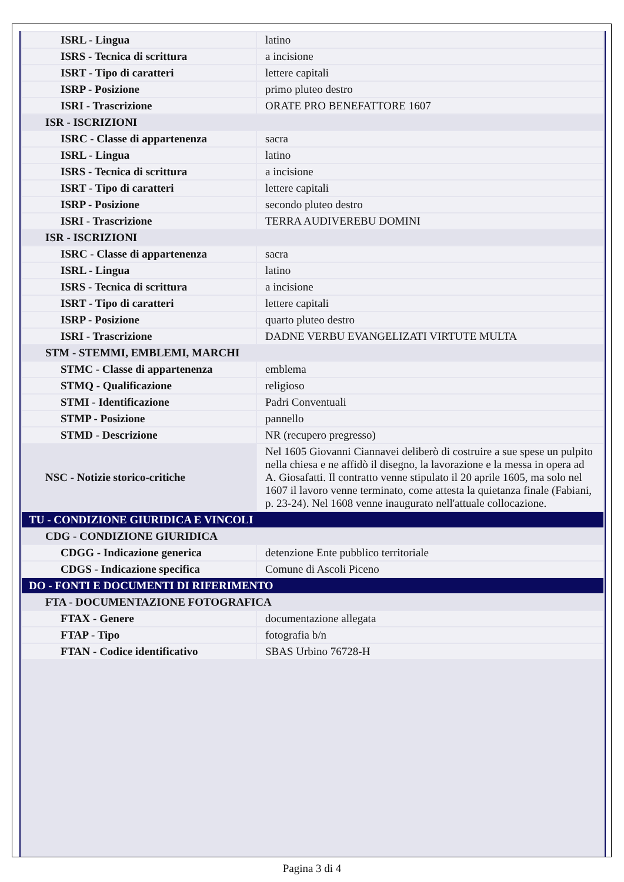| ISRL - Lingua | latino |
| ISRS - Tecnica di scrittura | a incisione |
| ISRT - Tipo di caratteri | lettere capitali |
| ISRP - Posizione | primo pluteo destro |
| ISRI - Trascrizione | ORATE PRO BENEFATTORE 1607 |
| ISR - ISCRIZIONI | |
| ISRC - Classe di appartenenza | sacra |
| ISRL - Lingua | latino |
| ISRS - Tecnica di scrittura | a incisione |
| ISRT - Tipo di caratteri | lettere capitali |
| ISRP - Posizione | secondo pluteo destro |
| ISRI - Trascrizione | TERRA AUDIVEREBU DOMINI |
| ISR - ISCRIZIONI | |
| ISRC - Classe di appartenenza | sacra |
| ISRL - Lingua | latino |
| ISRS - Tecnica di scrittura | a incisione |
| ISRT - Tipo di caratteri | lettere capitali |
| ISRP - Posizione | quarto pluteo destro |
| ISRI - Trascrizione | DADNE VERBU EVANGELIZATI VIRTUTE MULTA |
| STM - STEMMI, EMBLEMI, MARCHI | |
| STMC - Classe di appartenenza | emblema |
| STMQ - Qualificazione | religioso |
| STMI - Identificazione | Padri Conventuali |
| STMP - Posizione | pannello |
| STMD - Descrizione | NR (recupero pregresso) |
| NSC - Notizie storico-critiche | Nel 1605 Giovanni Ciannavei deliberò di costruire a sue spese un pulpito nella chiesa e ne affidò il disegno, la lavorazione e la messa in opera ad A. Giosafatti. Il contratto venne stipulato il 20 aprile 1605, ma solo nel 1607 il lavoro venne terminato, come attesta la quietanza finale (Fabiani, p. 23-24). Nel 1608 venne inaugurato nell'attuale collocazione. |
| TU - CONDIZIONE GIURIDICA E VINCOLI | |
| CDG - CONDIZIONE GIURIDICA | |
| CDGG - Indicazione generica | detenzione Ente pubblico territoriale |
| CDGS - Indicazione specifica | Comune di Ascoli Piceno |
| DO - FONTI E DOCUMENTI DI RIFERIMENTO | |
| FTA - DOCUMENTAZIONE FOTOGRAFICA | |
| FTAX - Genere | documentazione allegata |
| FTAP - Tipo | fotografia b/n |
| FTAN - Codice identificativo | SBAS Urbino 76728-H |
Pagina 3 di 4